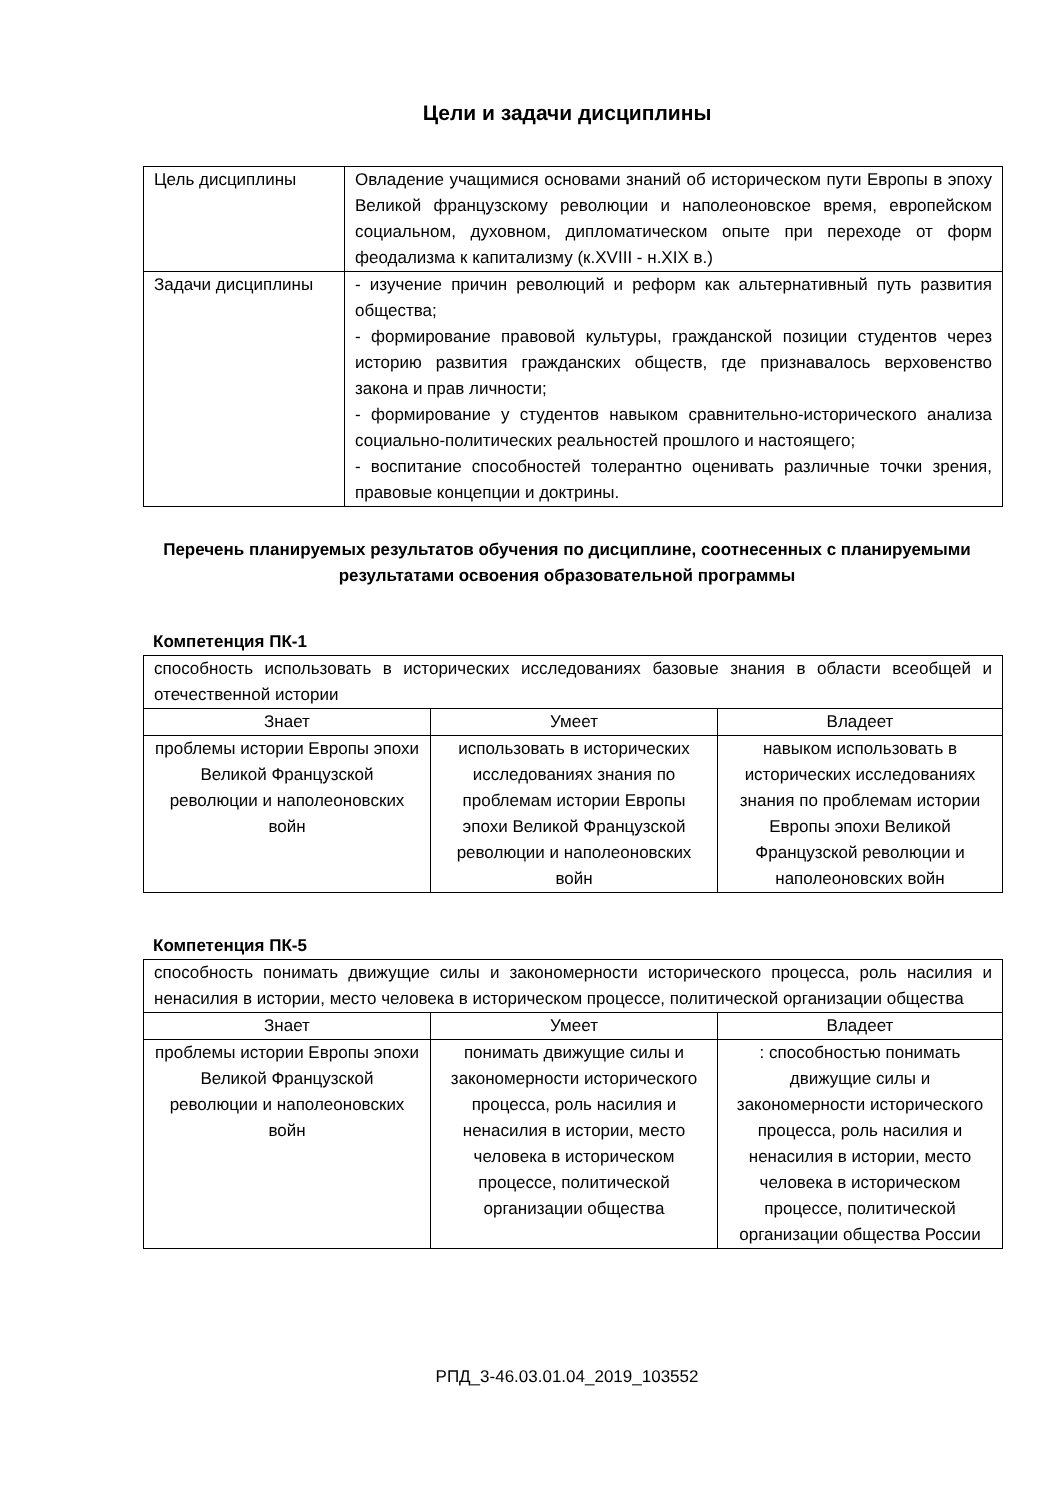Цели и задачи дисциплины
| Цель дисциплины | Овладение учащимися основами знаний об историческом пути Европы в эпоху Великой французскому революции и наполеоновское время, европейском социальном, духовном, дипломатическом опыте при переходе от форм феодализма к капитализму (к.XVIII - н.XIX в.) |
| Задачи дисциплины | - изучение причин революций и реформ как альтернативный путь развития общества; - формирование правовой культуры, гражданской позиции студентов через историю развития гражданских обществ, где признавалось верховенство закона и прав личности; - формирование у студентов навыком сравнительно-исторического анализа социально-политических реальностей прошлого и настоящего; - воспитание способностей толерантно оценивать различные точки зрения, правовые концепции и доктрины. |
Перечень планируемых результатов обучения по дисциплине, соотнесенных с планируемыми результатами освоения образовательной программы
Компетенция ПК-1
| способность использовать в исторических исследованиях базовые знания в области всеобщей и отечественной истории | | |
| Знает | Умеет | Владеет |
| проблемы истории Европы эпохи Великой Французской революции и наполеоновских войн | использовать в исторических исследованиях знания по проблемам истории Европы эпохи Великой Французской революции и наполеоновских войн | навыком использовать в исторических исследованиях знания по проблемам истории Европы эпохи Великой Французской революции и наполеоновских войн |
Компетенция ПК-5
| способность понимать движущие силы и закономерности исторического процесса, роль насилия и ненасилия в истории, место человека в историческом процессе, политической организации общества | | |
| Знает | Умеет | Владеет |
| проблемы истории Европы эпохи Великой Французской революции и наполеоновских войн | понимать движущие силы и закономерности исторического процесса, роль насилия и ненасилия в истории, место человека в историческом процессе, политической организации общества | : способностью понимать движущие силы и закономерности исторического процесса, роль насилия и ненасилия в истории, место человека в историческом процессе, политической организации общества России |
РПД_3-46.03.01.04_2019_103552